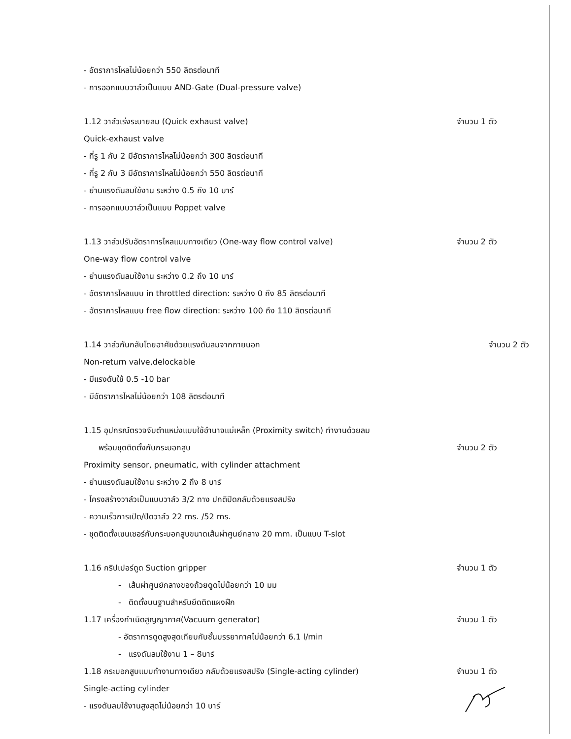- อัตราการไหลไม่น้อยกว่า 550 ลิตรต่อนาที
- การออกแบบวาล์วเป็นแบบ AND-Gate (Dual-pressure valve)
1.12 วาล์วเร่งระบายลม (Quick exhaust valve) จำนวน 1 ตัว
Quick-exhaust valve
- ที่รู 1 กับ 2 มีอัตราการไหลไม่น้อยกว่า 300 ลิตรต่อนาที
- ที่รู 2 กับ 3 มีอัตราการไหลไม่น้อยกว่า 550 ลิตรต่อนาที
- ย่านแรงดันลมใช้งาน ระหว่าง 0.5 ถึง 10 บาร์
- การออกแบบวาล์วเป็นแบบ Poppet valve
1.13 วาล์วปรับอัตราการไหลแบบทางเดียว (One-way flow control valve) จำนวน 2 ตัว
One-way flow control valve
- ย่านแรงดันลมใช้งาน ระหว่าง 0.2 ถึง 10 บาร์
- อัตราการไหลแบบ in throttled direction: ระหว่าง 0 ถึง 85 ลิตรต่อนาที
- อัตราการไหลแบบ free flow direction: ระหว่าง 100 ถึง 110 ลิตรต่อนาที
1.14 วาล์วกันกลับโดยอาศัยด้วยแรงดันลมจากภายนอก จำนวน 2 ตัว
Non-return valve,delockable
- มีแรงดันใช้ 0.5 -10 bar
- มีอัตราการไหลไม่น้อยกว่า 108 ลิตรต่อนาที
1.15 อุปกรณ์ตรวจจับตำแหน่งแบบใช้อำนาจแม่เหล็ก (Proximity switch) ทำงานด้วยลม
พร้อมชุดติดตั้งกับกระบอกสูบ จำนวน 2 ตัว
Proximity sensor, pneumatic, with cylinder attachment
- ย่านแรงดันลมใช้งาน ระหว่าง 2 ถึง 8 บาร์
- โครงสร้างวาล์วเป็นแบบวาล์ว 3/2 ทาง ปกติปิดกลับด้วยแรงสปริง
- ความเร็วการเปิด/ปิดวาล์ว 22 ms. /52 ms.
- ชุดติดตั้งเซนเซอร์กับกระบอกสูบขนาดเส้นผ่าศูนย์กลาง 20 mm. เป็นแบบ T-slot
1.16 กริปเปอร์ดูด Suction gripper จำนวน 1 ตัว
- เส้นผ่าศูนย์กลางของถ้วยดูดไม่น้อยกว่า 10 มม
- ติดตั้งบนฐานสำหรับยึดติดแผงฝึก
1.17 เครื่องกำเนิดสูญญากาศ(Vacuum generator) จำนวน 1 ตัว
- อัตราการดูดสูงสุดเทียบกับชั้นบรรยากาศไม่น้อยกว่า 6.1 l/min
- แรงดันลมใช้งาน 1 – 8บาร์
1.18 กระบอกสูบแบบทำงานทางเดียว กลับด้วยแรงสปริง (Single-acting cylinder) จำนวน 1 ตัว
Single-acting cylinder
- แรงดันลมใช้งานสูงสุดไม่น้อยกว่า 10 บาร์